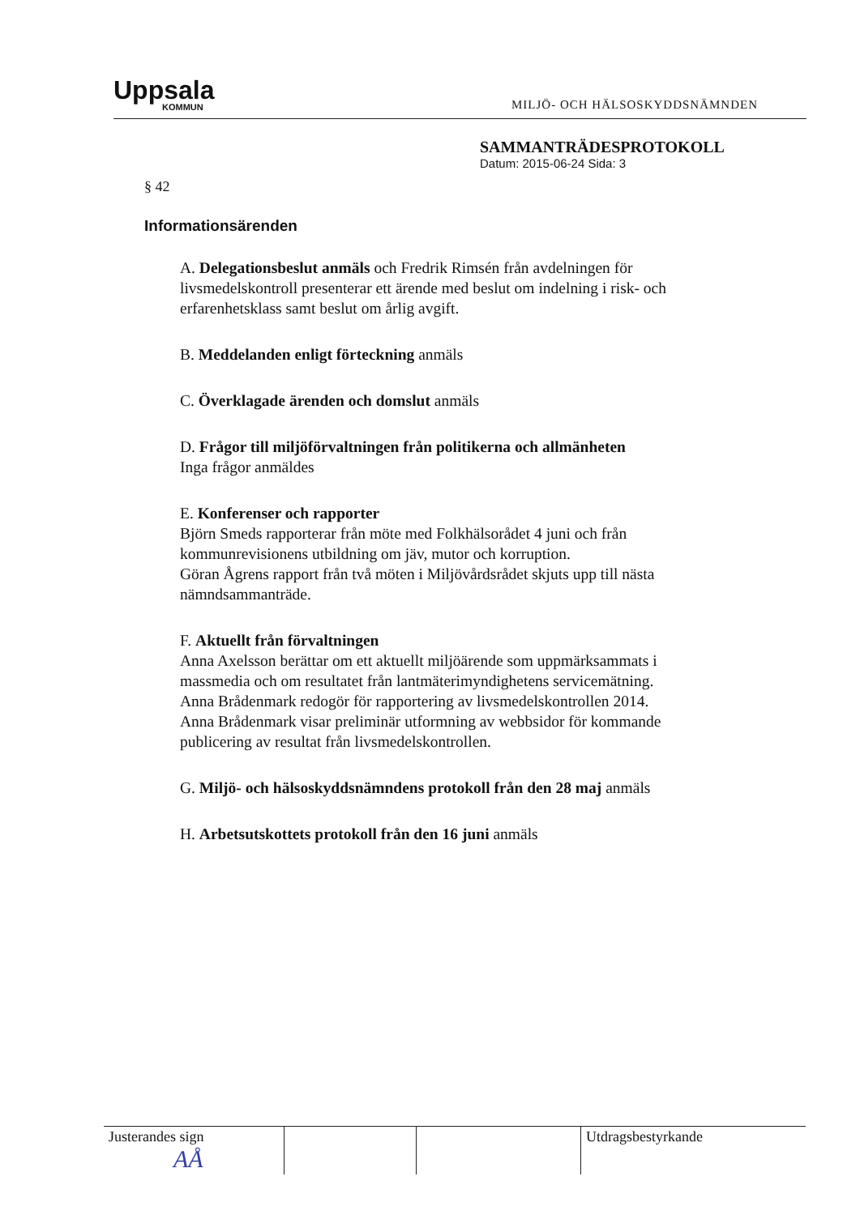Uppsala
KOMMUN
MILJÖ- OCH HÄLSOSKYDDSNÄMNDEN
SAMMANTRÄDESPROTOKOLL
Datum: 2015-06-24 Sida: 3
§ 42
Informationsärenden
A. Delegationsbeslut anmäls och Fredrik Rimsén från avdelningen för livsmedelskontroll presenterar ett ärende med beslut om indelning i risk- och erfarenhetsklass samt beslut om årlig avgift.
B. Meddelanden enligt förteckning anmäls
C. Överklagade ärenden och domslut anmäls
D. Frågor till miljöförvaltningen från politikerna och allmänheten
Inga frågor anmäldes
E. Konferenser och rapporter
Björn Smeds rapporterar från möte med Folkhälsorådet 4 juni och från kommunrevisionens utbildning om jäv, mutor och korruption.
Göran Ågrens rapport från två möten i Miljövårdsrådet skjuts upp till nästa nämndsammanträde.
F. Aktuellt från förvaltningen
Anna Axelsson berättar om ett aktuellt miljöärende som uppmärksammats i massmedia och om resultatet från lantmäterimyndighetens servicemätning.
Anna Brådenmark redogör för rapportering av livsmedelskontrollen 2014.
Anna Brådenmark visar preliminär utformning av webbsidor för kommande publicering av resultat från livsmedelskontrollen.
G. Miljö- och hälsoskyddsnämndens protokoll från den 28 maj anmäls
H. Arbetsutskottets protokoll från den 16 juni anmäls
| Justerandes sign AÅ | | | Utdragsbestyrkande |